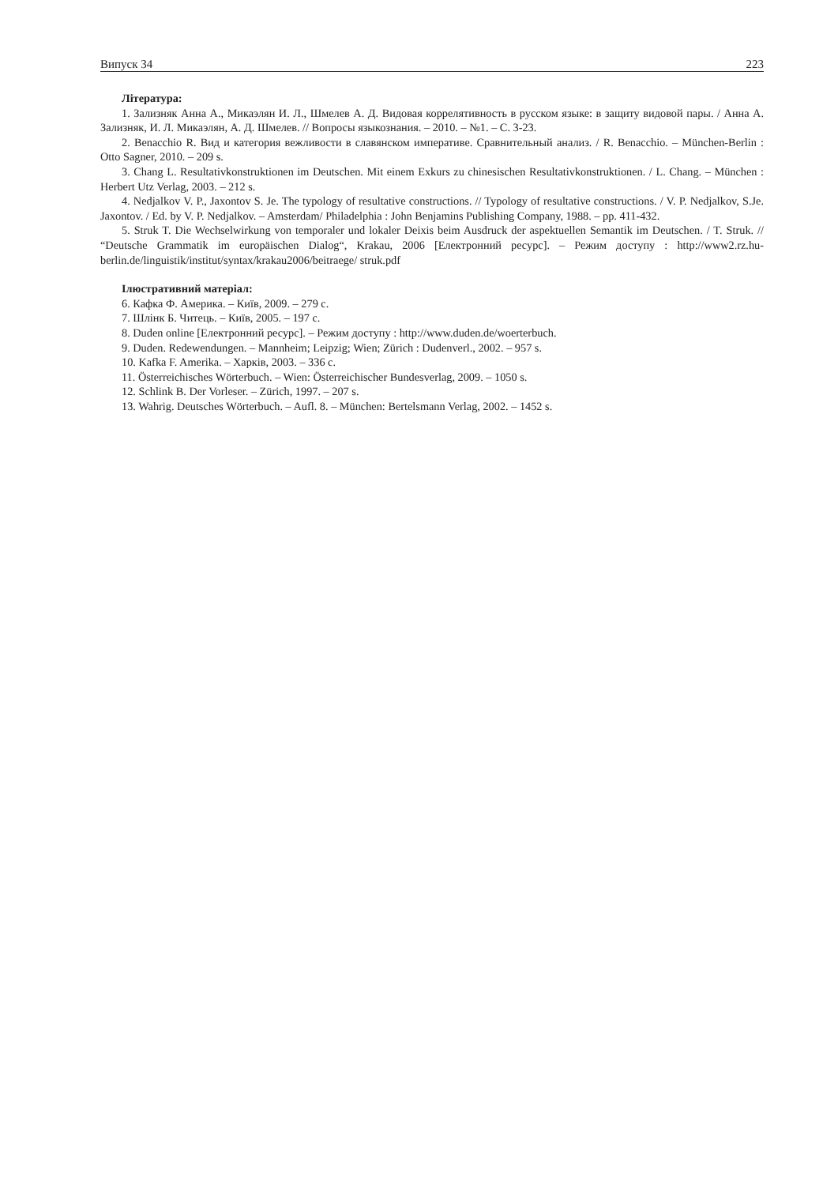Випуск 34 223
Література:
1. Зализняк Анна А., Микаэлян И. Л., Шмелев А. Д. Видовая коррелятивность в русском языке: в защиту видовой пары. / Анна А. Зализняк, И. Л. Микаэлян, А. Д. Шмелев. // Вопросы языкознания. – 2010. – №1. – С. 3-23.
2. Benacchio R. Вид и категория вежливости в славянском императиве. Сравнительный анализ. / R. Benacchio. – München-Berlin : Otto Sagner, 2010. – 209 s.
3. Chang L. Resultativkonstruktionen im Deutschen. Mit einem Exkurs zu chinesischen Resultativkonstruktionen. / L. Chang. – München : Herbert Utz Verlag, 2003. – 212 s.
4. Nedjalkov V. P., Jaxontov S. Je. The typology of resultative constructions. // Typology of resultative constructions. / V. P. Nedjalkov, S.Je. Jaxontov. / Ed. by V. P. Nedjalkov. – Amsterdam/ Philadelphia : John Benjamins Publishing Company, 1988. – pp. 411-432.
5. Struk T. Die Wechselwirkung von temporaler und lokaler Deixis beim Ausdruck der aspektuellen Semantik im Deutschen. / T. Struk. // “Deutsche Grammatik im europäischen Dialog“, Krakau, 2006 [Електронний ресурс]. – Режим доступу : http://www2.rz.hu-berlin.de/linguistik/institut/syntax/krakau2006/beitraege/ struk.pdf
Ілюстративний матеріал:
6. Кафка Ф. Америка. – Київ, 2009. – 279 с.
7. Шлінк Б. Читець. – Київ, 2005. – 197 с.
8. Duden online [Електронний ресурс]. – Режим доступу : http://www.duden.de/woerterbuch.
9. Duden. Redewendungen. – Mannheim; Leipzig; Wien; Zürich : Dudenverl., 2002. – 957 s.
10. Kafka F. Amerika. – Харків, 2003. – 336 с.
11. Österreichisches Wörterbuch. – Wien: Österreichischer Bundesverlag, 2009. – 1050 s.
12. Schlink B. Der Vorleser. – Zürich, 1997. – 207 s.
13. Wahrig. Deutsches Wörterbuch. – Aufl. 8. – München: Bertelsmann Verlag, 2002. – 1452 s.